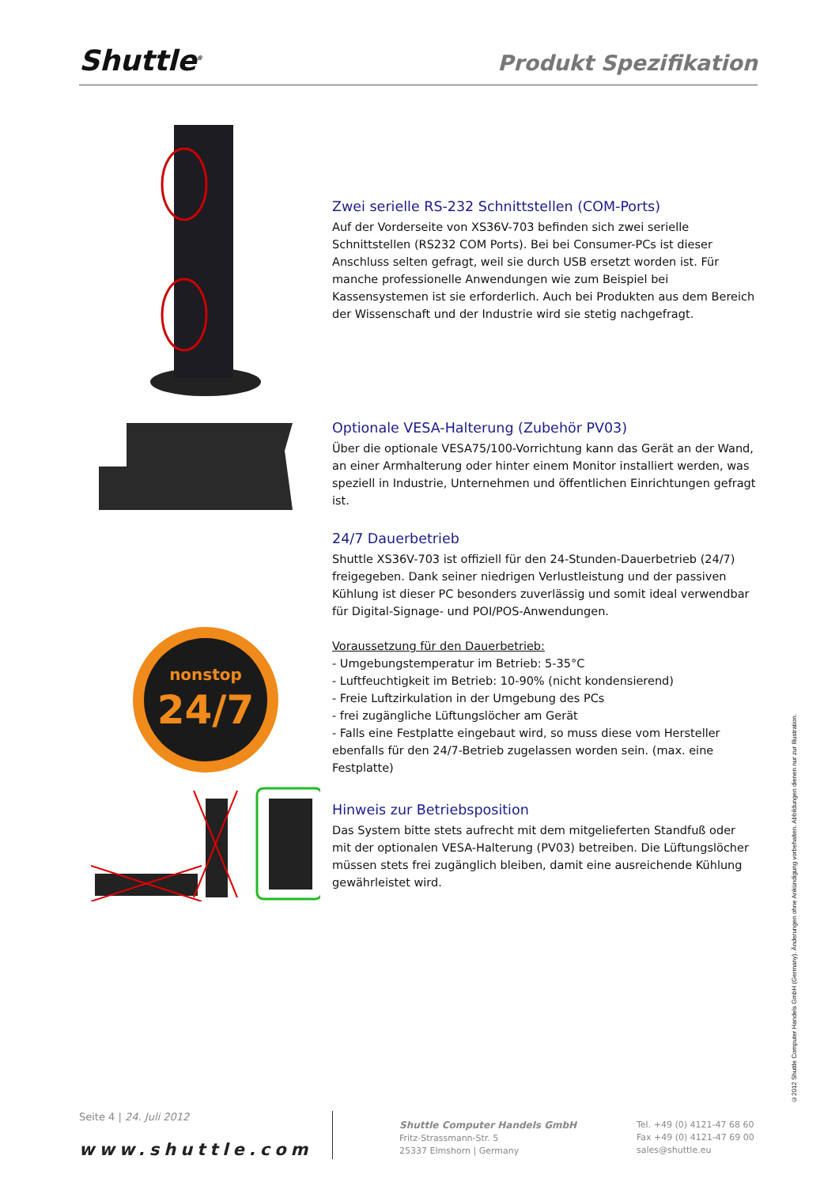Shuttle<sup>®</sup>
Produkt Spezifikation
Zwei serielle RS-232 Schnittstellen (COM-Ports)
Auf der Vorderseite von XS36V-703 befinden sich zwei serielle Schnittstellen (RS232 COM Ports). Bei bei Consumer-PCs ist dieser Anschluss selten gefragt, weil sie durch USB ersetzt worden ist. Für manche professionelle Anwendungen wie zum Beispiel bei Kassensystemen ist sie erforderlich. Auch bei Produkten aus dem Bereich der Wissenschaft und der Industrie wird sie stetig nachgefragt.
nonstop
24/7
Optionale VESA-Halterung (Zubehör PV03)
Über die optionale VESA75/100-Vorrichtung kann das Gerät an der Wand, an einer Armhalterung oder hinter einem Monitor installiert werden, was speziell in Industrie, Unternehmen und öffentlichen Einrichtungen gefragt ist.
24/7 Dauerbetrieb
Shuttle XS36V-703 ist offiziell für den 24-Stunden-Dauerbetrieb (24/7) freigegeben. Dank seiner niedrigen Verlustleistung und der passiven Kühlung ist dieser PC besonders zuverlässig und somit ideal verwendbar für Digital-Signage- und POI/POS-Anwendungen.
Voraussetzung für den Dauerbetrieb:
- Umgebungstemperatur im Betrieb: 5-35°C
- Luftfeuchtigkeit im Betrieb: 10-90% (nicht kondensierend)
- Freie Luftzirkulation in der Umgebung des PCs
- frei zugängliche Lüftungslöcher am Gerät
- Falls eine Festplatte eingebaut wird, so muss diese vom Hersteller ebenfalls für den 24/7-Betrieb zugelassen worden sein. (max. eine Festplatte)
Hinweis zur Betriebsposition
Das System bitte stets aufrecht mit dem mitgelieferten Standfuß oder mit der optionalen VESA-Halterung (PV03) betreiben. Die Lüftungslöcher müssen stets frei zugänglich bleiben, damit eine ausreichende Kühlung gewährleistet wird.
©2012 Shuttle Computer Handels GmbH (Germany). Änderungen ohne Ankündigung vorbehalten. Abbildungen dienen nur zur Illustration.
Seite 4 | 24. Juli 2012
www.shuttle.com
Shuttle Computer Handels GmbH
Fritz-Strassmann-Str. 5
25337 Elmshorn | Germany
Tel. +49 (0) 4121-47 68 60
Fax +49 (0) 4121-47 69 00
sales@shuttle.eu